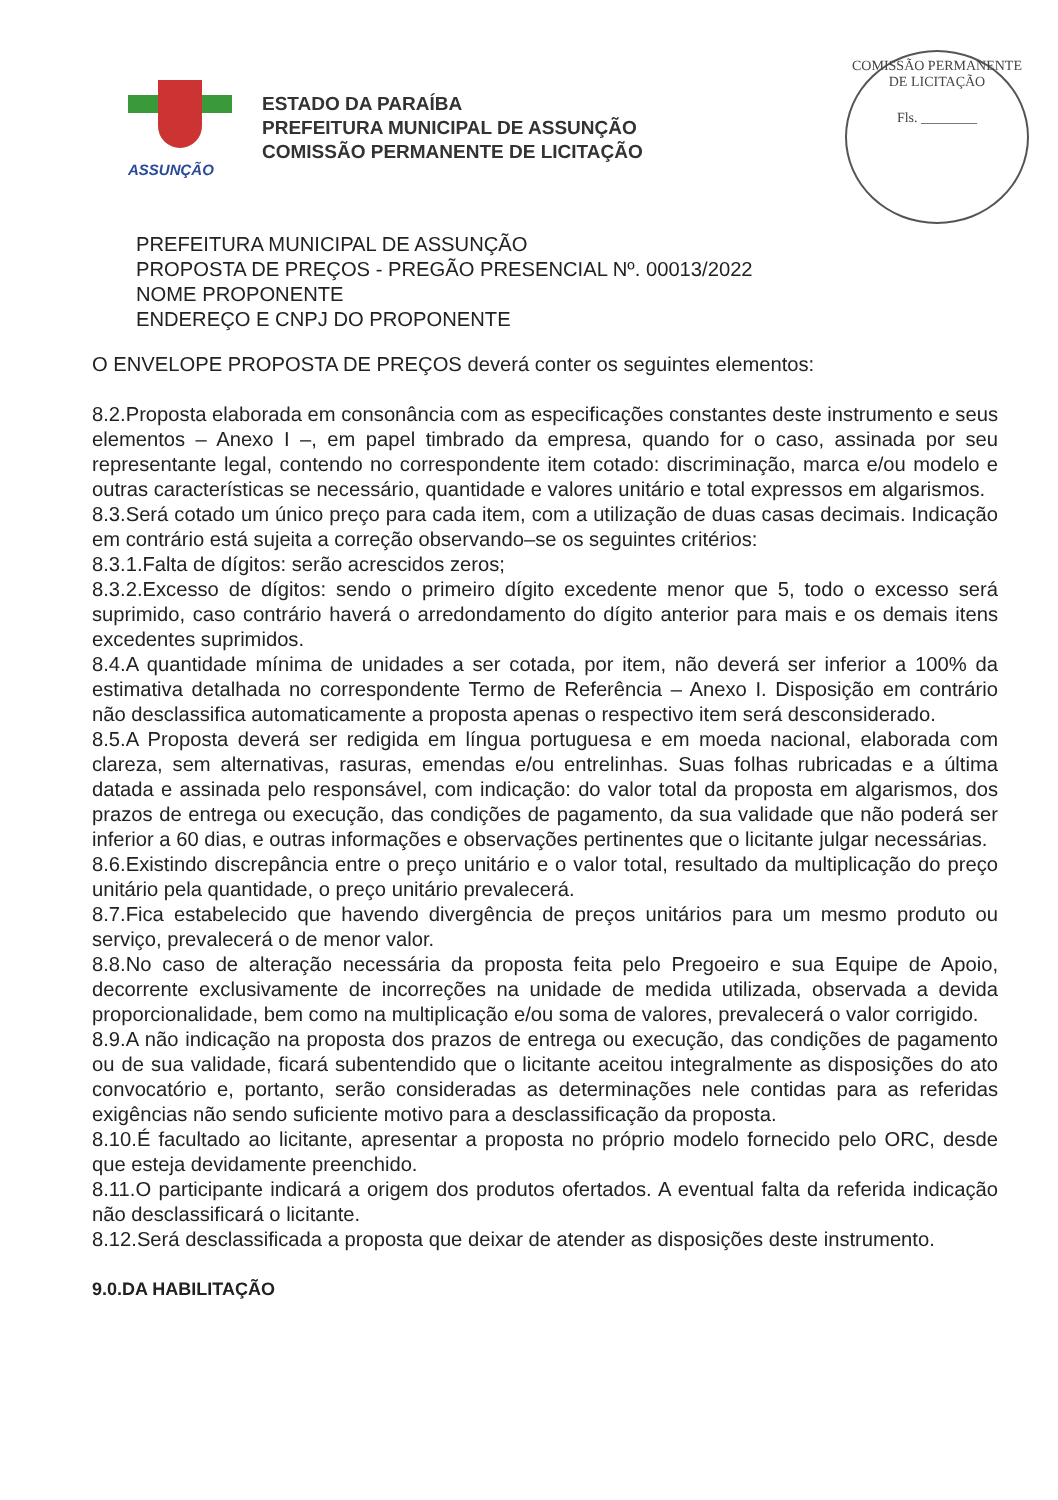ASSUNÇÃO
ESTADO DA PARAÍBA
PREFEITURA MUNICIPAL DE ASSUNÇÃO
COMISSÃO PERMANENTE DE LICITAÇÃO
COMISSÃO PERMANENTE DE LICITAÇÃO
Fls. ________
PREFEITURA MUNICIPAL DE ASSUNÇÃO
PROPOSTA DE PREÇOS - PREGÃO PRESENCIAL Nº. 00013/2022
NOME PROPONENTE
ENDEREÇO E CNPJ DO PROPONENTE
O ENVELOPE PROPOSTA DE PREÇOS deverá conter os seguintes elementos:
8.2.Proposta elaborada em consonância com as especificações constantes deste instrumento e seus elementos – Anexo I –, em papel timbrado da empresa, quando for o caso, assinada por seu representante legal, contendo no correspondente item cotado: discriminação, marca e/ou modelo e outras características se necessário, quantidade e valores unitário e total expressos em algarismos.
8.3.Será cotado um único preço para cada item, com a utilização de duas casas decimais. Indicação em contrário está sujeita a correção observando–se os seguintes critérios:
8.3.1.Falta de dígitos: serão acrescidos zeros;
8.3.2.Excesso de dígitos: sendo o primeiro dígito excedente menor que 5, todo o excesso será suprimido, caso contrário haverá o arredondamento do dígito anterior para mais e os demais itens excedentes suprimidos.
8.4.A quantidade mínima de unidades a ser cotada, por item, não deverá ser inferior a 100% da estimativa detalhada no correspondente Termo de Referência – Anexo I. Disposição em contrário não desclassifica automaticamente a proposta apenas o respectivo item será desconsiderado.
8.5.A Proposta deverá ser redigida em língua portuguesa e em moeda nacional, elaborada com clareza, sem alternativas, rasuras, emendas e/ou entrelinhas. Suas folhas rubricadas e a última datada e assinada pelo responsável, com indicação: do valor total da proposta em algarismos, dos prazos de entrega ou execução, das condições de pagamento, da sua validade que não poderá ser inferior a 60 dias, e outras informações e observações pertinentes que o licitante julgar necessárias.
8.6.Existindo discrepância entre o preço unitário e o valor total, resultado da multiplicação do preço unitário pela quantidade, o preço unitário prevalecerá.
8.7.Fica estabelecido que havendo divergência de preços unitários para um mesmo produto ou serviço, prevalecerá o de menor valor.
8.8.No caso de alteração necessária da proposta feita pelo Pregoeiro e sua Equipe de Apoio, decorrente exclusivamente de incorreções na unidade de medida utilizada, observada a devida proporcionalidade, bem como na multiplicação e/ou soma de valores, prevalecerá o valor corrigido.
8.9.A não indicação na proposta dos prazos de entrega ou execução, das condições de pagamento ou de sua validade, ficará subentendido que o licitante aceitou integralmente as disposições do ato convocatório e, portanto, serão consideradas as determinações nele contidas para as referidas exigências não sendo suficiente motivo para a desclassificação da proposta.
8.10.É facultado ao licitante, apresentar a proposta no próprio modelo fornecido pelo ORC, desde que esteja devidamente preenchido.
8.11.O participante indicará a origem dos produtos ofertados. A eventual falta da referida indicação não desclassificará o licitante.
8.12.Será desclassificada a proposta que deixar de atender as disposições deste instrumento.
9.0.DA HABILITAÇÃO